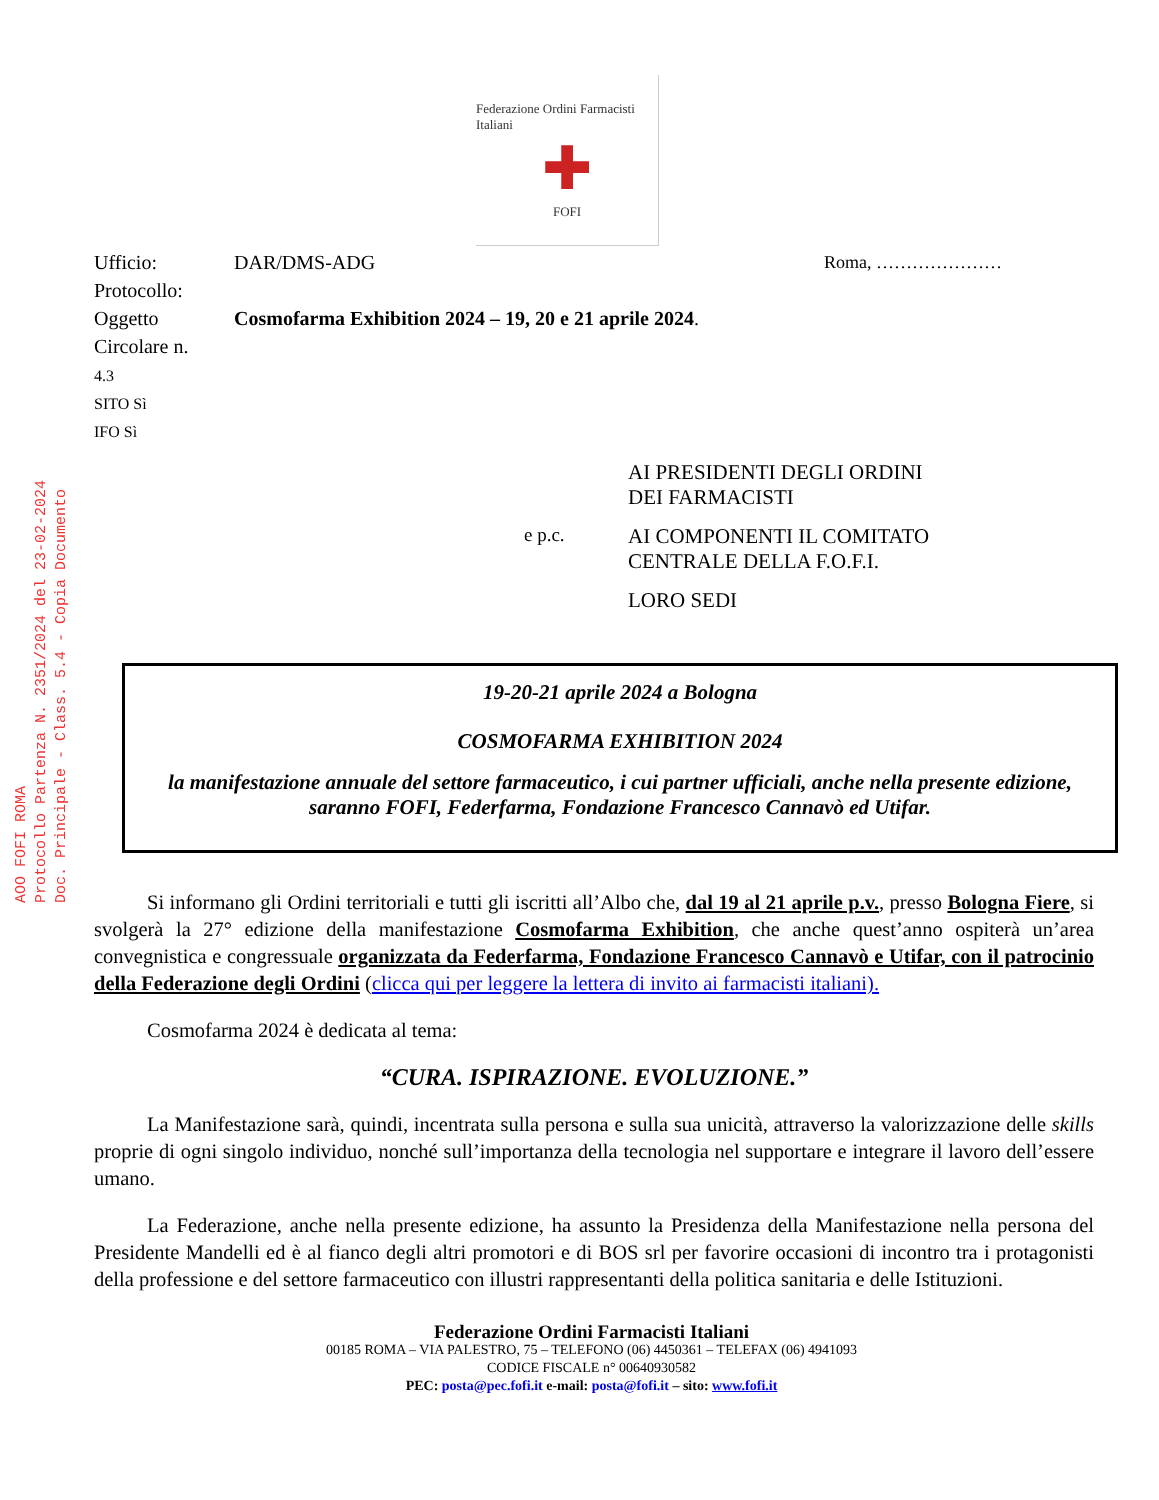AOO FOFI ROMA
Protocollo Partenza N. 2351/2024 del 23-02-2024
Doc. Principale - Class. 5.4 - Copia Documento
Federazione Ordini Farmacisti Italiani
✚
FOFI
Ufficio:
Protocollo:
Oggetto
Circolare n.
4.3
SITO Sì
IFO Sì
DAR/DMS-ADG
Cosmofarma Exhibition 2024 – 19, 20 e 21 aprile 2024.
Roma, …………………
AI PRESIDENTI DEGLI ORDINI
DEI FARMACISTI
e p.c.
AI COMPONENTI IL COMITATO
CENTRALE DELLA F.O.F.I.
LORO SEDI
19-20-21 aprile 2024 a Bologna
COSMOFARMA EXHIBITION 2024
la manifestazione annuale del settore farmaceutico, i cui partner ufficiali, anche nella presente edizione, saranno FOFI, Federfarma, Fondazione Francesco Cannavò ed Utifar.
Si informano gli Ordini territoriali e tutti gli iscritti all’Albo che, dal 19 al 21 aprile p.v., presso Bologna Fiere, si svolgerà la 27° edizione della manifestazione Cosmofarma Exhibition, che anche quest’anno ospiterà un’area convegnistica e congressuale organizzata da Federfarma, Fondazione Francesco Cannavò e Utifar, con il patrocinio della Federazione degli Ordini (clicca qui per leggere la lettera di invito ai farmacisti italiani).
Cosmofarma 2024 è dedicata al tema:
“CURA. ISPIRAZIONE. EVOLUZIONE.”
La Manifestazione sarà, quindi, incentrata sulla persona e sulla sua unicità, attraverso la valorizzazione delle skills proprie di ogni singolo individuo, nonché sull’importanza della tecnologia nel supportare e integrare il lavoro dell’essere umano.
La Federazione, anche nella presente edizione, ha assunto la Presidenza della Manifestazione nella persona del Presidente Mandelli ed è al fianco degli altri promotori e di BOS srl per favorire occasioni di incontro tra i protagonisti della professione e del settore farmaceutico con illustri rappresentanti della politica sanitaria e delle Istituzioni.
Federazione Ordini Farmacisti Italiani
00185 ROMA – VIA PALESTRO, 75 – TELEFONO (06) 4450361 – TELEFAX (06) 4941093
CODICE FISCALE n° 00640930582
PEC: posta@pec.fofi.it e-mail: posta@fofi.it – sito: www.fofi.it